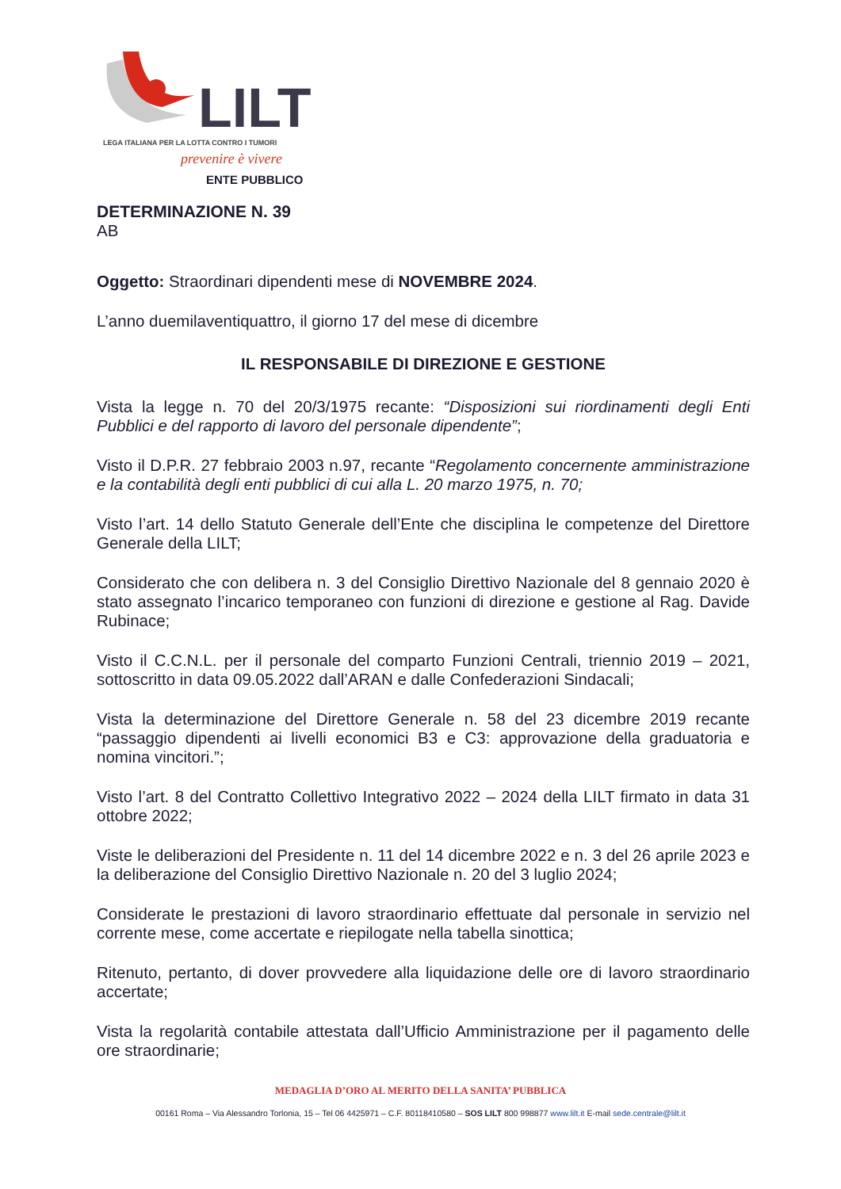LILT
LEGA ITALIANA PER LA LOTTA CONTRO I TUMORI
prevenire è vivere
ENTE PUBBLICO
DETERMINAZIONE N. 39
AB
Oggetto: Straordinari dipendenti mese di NOVEMBRE 2024.
L’anno duemilaventiquattro, il giorno 17 del mese di dicembre
IL RESPONSABILE DI DIREZIONE E GESTIONE
Vista la legge n. 70 del 20/3/1975 recante: “Disposizioni sui riordinamenti degli Enti Pubblici e del rapporto di lavoro del personale dipendente”;
Visto il D.P.R. 27 febbraio 2003 n.97, recante “Regolamento concernente amministrazione e la contabilità degli enti pubblici di cui alla L. 20 marzo 1975, n. 70;
Visto l’art. 14 dello Statuto Generale dell’Ente che disciplina le competenze del Direttore Generale della LILT;
Considerato che con delibera n. 3 del Consiglio Direttivo Nazionale del 8 gennaio 2020 è stato assegnato l’incarico temporaneo con funzioni di direzione e gestione al Rag. Davide Rubinace;
Visto il C.C.N.L. per il personale del comparto Funzioni Centrali, triennio 2019 – 2021, sottoscritto in data 09.05.2022 dall’ARAN e dalle Confederazioni Sindacali;
Vista la determinazione del Direttore Generale n. 58 del 23 dicembre 2019 recante “passaggio dipendenti ai livelli economici B3 e C3: approvazione della graduatoria e nomina vincitori.”;
Visto l’art. 8 del Contratto Collettivo Integrativo 2022 – 2024 della LILT firmato in data 31 ottobre 2022;
Viste le deliberazioni del Presidente n. 11 del 14 dicembre 2022 e n. 3 del 26 aprile 2023 e la deliberazione del Consiglio Direttivo Nazionale n. 20 del 3 luglio 2024;
Considerate le prestazioni di lavoro straordinario effettuate dal personale in servizio nel corrente mese, come accertate e riepilogate nella tabella sinottica;
Ritenuto, pertanto, di dover provvedere alla liquidazione delle ore di lavoro straordinario accertate;
Vista la regolarità contabile attestata dall’Ufficio Amministrazione per il pagamento delle ore straordinarie;
MEDAGLIA D’ORO AL MERITO DELLA SANITA’ PUBBLICA
00161 Roma – Via Alessandro Torlonia, 15 – Tel 06 4425971 – C.F. 80118410580 – SOS LILT 800 998877 www.lilt.it E-mail sede.centrale@lilt.it